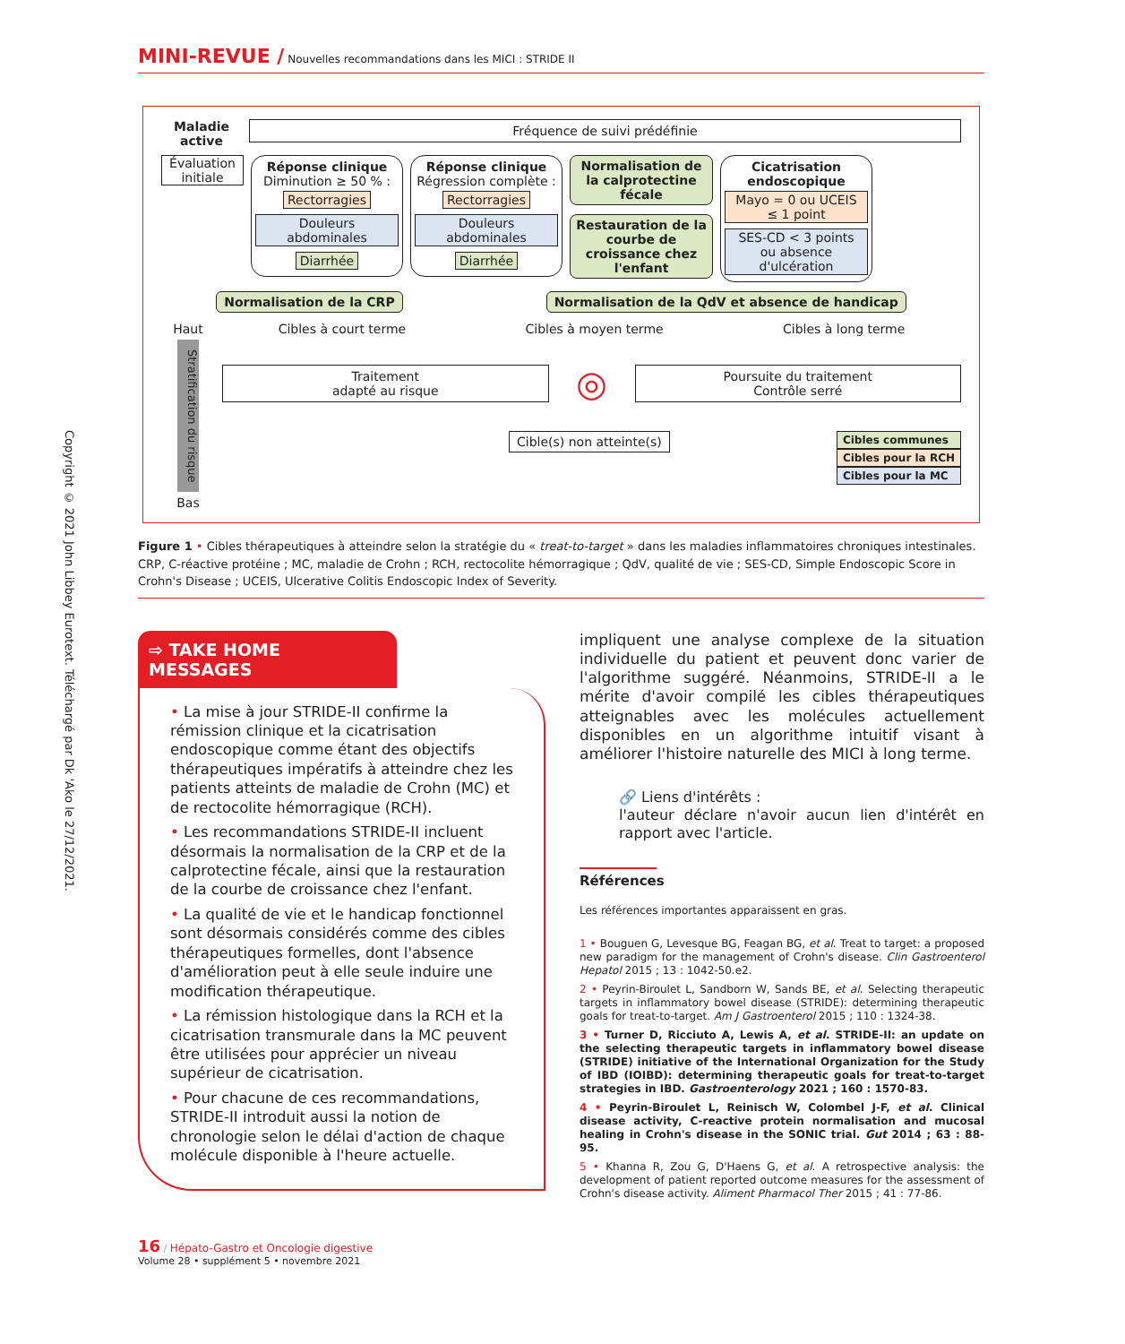Copyright © 2021 John Libbey Eurotext. Téléchargé par Dk 'Ako le 27/12/2021.
MINI-REVUE / Nouvelles recommandations dans les MICI : STRIDE II
Maladie active
Fréquence de suivi prédéfinie
Évaluation initiale
Réponse clinique
Diminution ≥ 50 % :
Rectorragies
Douleurs abdominales
Diarrhée
Réponse clinique
Régression complète :
Rectorragies
Douleurs abdominales
Diarrhée
Normalisation de la calprotectine fécale
Restauration de la courbe de croissance chez l'enfant
Cicatrisation endoscopique
Mayo = 0 ou UCEIS ≤ 1 point
SES-CD < 3 points ou absence d'ulcération
Normalisation de la CRP Normalisation de la QdV et absence de handicap
Haut
Stratification du risque
Bas
Cibles à court terme Cibles à moyen terme Cibles à long terme
Traitement
adapté au risque
◎
Poursuite du traitement
Contrôle serré
Cible(s) non atteinte(s)
Cibles communes
Cibles pour la RCH
Cibles pour la MC
Figure 1 • Cibles thérapeutiques à atteindre selon la stratégie du « treat-to-target » dans les maladies inflammatoires chroniques intestinales. CRP, C-réactive protéine ; MC, maladie de Crohn ; RCH, rectocolite hémorragique ; QdV, qualité de vie ; SES-CD, Simple Endoscopic Score in Crohn's Disease ; UCEIS, Ulcerative Colitis Endoscopic Index of Severity.
⇨ TAKE HOME MESSAGES
• La mise à jour STRIDE-II confirme la rémission clinique et la cicatrisation endoscopique comme étant des objectifs thérapeutiques impératifs à atteindre chez les patients atteints de maladie de Crohn (MC) et de rectocolite hémorragique (RCH).
• Les recommandations STRIDE-II incluent désormais la normalisation de la CRP et de la calprotectine fécale, ainsi que la restauration de la courbe de croissance chez l'enfant.
• La qualité de vie et le handicap fonctionnel sont désormais considérés comme des cibles thérapeutiques formelles, dont l'absence d'amélioration peut à elle seule induire une modification thérapeutique.
• La rémission histologique dans la RCH et la cicatrisation transmurale dans la MC peuvent être utilisées pour apprécier un niveau supérieur de cicatrisation.
• Pour chacune de ces recommandations, STRIDE-II introduit aussi la notion de chronologie selon le délai d'action de chaque molécule disponible à l'heure actuelle.
impliquent une analyse complexe de la situation individuelle du patient et peuvent donc varier de l'algorithme suggéré. Néanmoins, STRIDE-II a le mérite d'avoir compilé les cibles thérapeutiques atteignables avec les molécules actuellement disponibles en un algorithme intuitif visant à améliorer l'histoire naturelle des MICI à long terme.
🔗 Liens d'intérêts :
l'auteur déclare n'avoir aucun lien d'intérêt en rapport avec l'article.
Références
Les références importantes apparaissent en gras.
1 • Bouguen G, Levesque BG, Feagan BG, et al. Treat to target: a proposed new paradigm for the management of Crohn's disease. Clin Gastroenterol Hepatol 2015 ; 13 : 1042-50.e2.
2 • Peyrin-Biroulet L, Sandborn W, Sands BE, et al. Selecting therapeutic targets in inflammatory bowel disease (STRIDE): determining therapeutic goals for treat-to-target. Am J Gastroenterol 2015 ; 110 : 1324-38.
3 • Turner D, Ricciuto A, Lewis A, et al. STRIDE-II: an update on the selecting therapeutic targets in inflammatory bowel disease (STRIDE) initiative of the International Organization for the Study of IBD (IOIBD): determining therapeutic goals for treat-to-target strategies in IBD. Gastroenterology 2021 ; 160 : 1570-83.
4 • Peyrin-Biroulet L, Reinisch W, Colombel J-F, et al. Clinical disease activity, C-reactive protein normalisation and mucosal healing in Crohn's disease in the SONIC trial. Gut 2014 ; 63 : 88-95.
5 • Khanna R, Zou G, D'Haens G, et al. A retrospective analysis: the development of patient reported outcome measures for the assessment of Crohn's disease activity. Aliment Pharmacol Ther 2015 ; 41 : 77-86.
16 / Hépato-Gastro et Oncologie digestive
Volume 28 • supplément 5 • novembre 2021